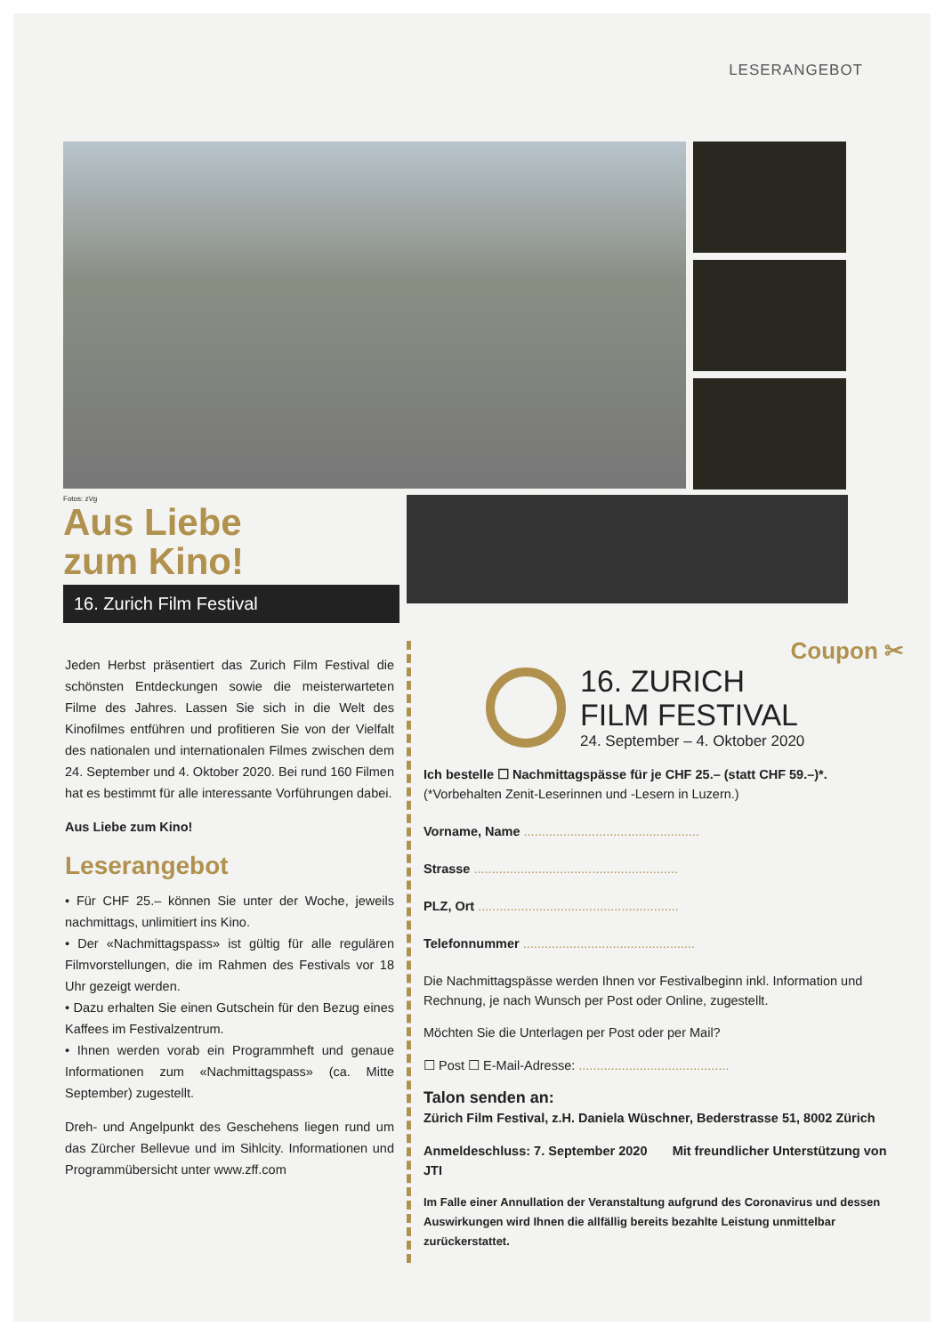LESERANGEBOT
Fotos: zVg
Aus Liebe
zum Kino!
16. Zurich Film Festival
Jeden Herbst präsentiert das Zurich Film Festival die schönsten Entdeckungen sowie die meisterwarteten Filme des Jahres. Lassen Sie sich in die Welt des Kinofilmes entführen und profitieren Sie von der Vielfalt des nationalen und internationalen Filmes zwischen dem 24. September und 4. Oktober 2020. Bei rund 160 Filmen hat es bestimmt für alle interessante Vorführungen dabei.
Aus Liebe zum Kino!
Leserangebot
• Für CHF 25.– können Sie unter der Woche, jeweils nachmittags, unlimitiert ins Kino.
• Der «Nachmittagspass» ist gültig für alle regulären Filmvorstellungen, die im Rahmen des Festivals vor 18 Uhr gezeigt werden.
• Dazu erhalten Sie einen Gutschein für den Bezug eines Kaffees im Festivalzentrum.
• Ihnen werden vorab ein Programmheft und genaue Informationen zum «Nachmittagspass» (ca. Mitte September) zugestellt.
Dreh- und Angelpunkt des Geschehens liegen rund um das Zürcher Bellevue und im Sihlcity. Informationen und Programmübersicht unter www.zff.com
Coupon ✂
16. ZURICH
FILM FESTIVAL
24. September – 4. Oktober 2020
Ich bestelle ☐ Nachmittagspässe für je CHF 25.– (statt CHF 59.–)*.
(*Vorbehalten Zenit-Leserinnen und -Lesern in Luzern.)
Vorname, Name .................................................
Strasse .........................................................
PLZ, Ort ........................................................
Telefonnummer ................................................
Die Nachmittagspässe werden Ihnen vor Festivalbeginn inkl. Information und Rechnung, je nach Wunsch per Post oder Online, zugestellt.
Möchten Sie die Unterlagen per Post oder per Mail?
☐ Post ☐ E-Mail-Adresse: ..........................................
Talon senden an:
Zürich Film Festival, z.H. Daniela Wüschner, Bederstrasse 51, 8002 Zürich
Anmeldeschluss: 7. September 2020 Mit freundlicher Unterstützung von JTI
Im Falle einer Annullation der Veranstaltung aufgrund des Coronavirus und dessen Auswirkungen wird Ihnen die allfällig bereits bezahlte Leistung unmittelbar zurückerstattet.